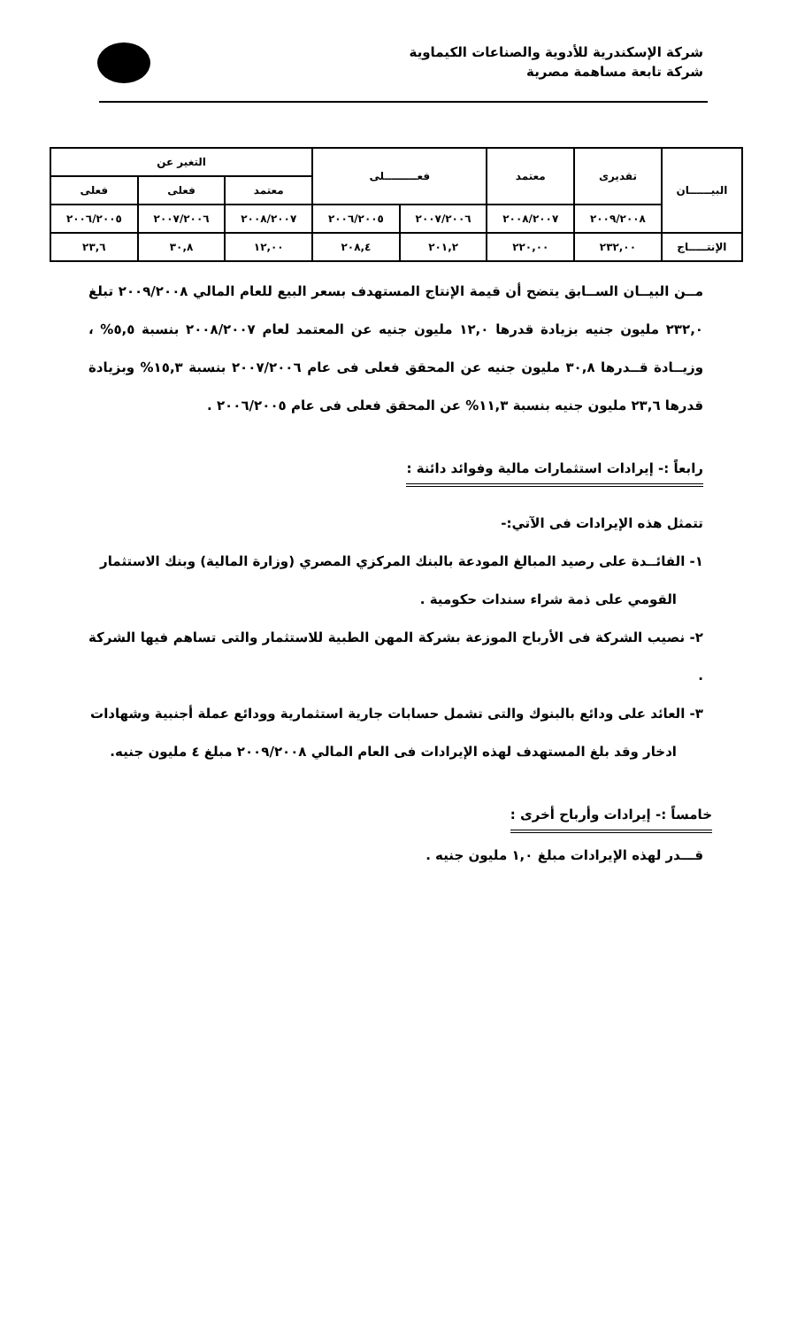شركة الإسكندرية للأدوية والصناعات الكيماوية
شركة تابعة مساهمة مصرية
| البيــــــان | تقديرى | معتمد | فعـــــــــلى | | التغير عن | | |
| --- | --- | --- | --- | --- | --- | --- | --- |
| | | | | | معتمد | فعلى | فعلى |
| | ٢٠٠٩/٢٠٠٨ | ٢٠٠٨/٢٠٠٧ | ٢٠٠٧/٢٠٠٦ | ٢٠٠٦/٢٠٠٥ | ٢٠٠٨/٢٠٠٧ | ٢٠٠٧/٢٠٠٦ | ٢٠٠٦/٢٠٠٥ |
| الإنتـــــاج | ٢٣٢,٠٠ | ٢٢٠,٠٠ | ٢٠١,٢ | ٢٠٨,٤ | ١٢,٠٠ | ٣٠,٨ | ٢٣,٦ |
مــن البيــان الســابق يتضح أن قيمة الإنتاج المستهدف بسعر البيع للعام المالي ٢٠٠٩/٢٠٠٨ تبلغ ٢٣٢,٠ مليون جنيه بزيادة قدرها ١٢,٠ مليون جنيه عن المعتمد لعام ٢٠٠٨/٢٠٠٧ بنسبة ٥,٥% ، وزيــادة قــدرها ٣٠,٨ مليون جنيه عن المحقق فعلى فى عام ٢٠٠٧/٢٠٠٦ بنسبة ١٥,٣% وبزيادة قدرها ٢٣,٦ مليون جنيه بنسبة ١١,٣% عن المحقق فعلى فى عام ٢٠٠٦/٢٠٠٥ .
رابعاً :- إيرادات استثمارات مالية وفوائد دائنة :
تتمثل هذه الإيرادات فى الآتي:-
١- الفائــدة على رصيد المبالغ المودعة بالبنك المركزي المصري (وزارة المالية) وبنك الاستثمار
القومي على ذمة شراء سندات حكومية .
٢- نصيب الشركة فى الأرباح الموزعة بشركة المهن الطبية للاستثمار والتى تساهم فيها الشركة .
٣- العائد على ودائع بالبنوك والتى تشمل حسابات جارية استثمارية وودائع عملة أجنبية وشهادات
ادخار وقد بلغ المستهدف لهذه الإيرادات فى العام المالي ٢٠٠٩/٢٠٠٨ مبلغ ٤ مليون جنيه.
خامساً :- إيرادات وأرباح أخرى :
قـــدر لهذه الإيرادات مبلغ ١,٠ مليون جنيه .